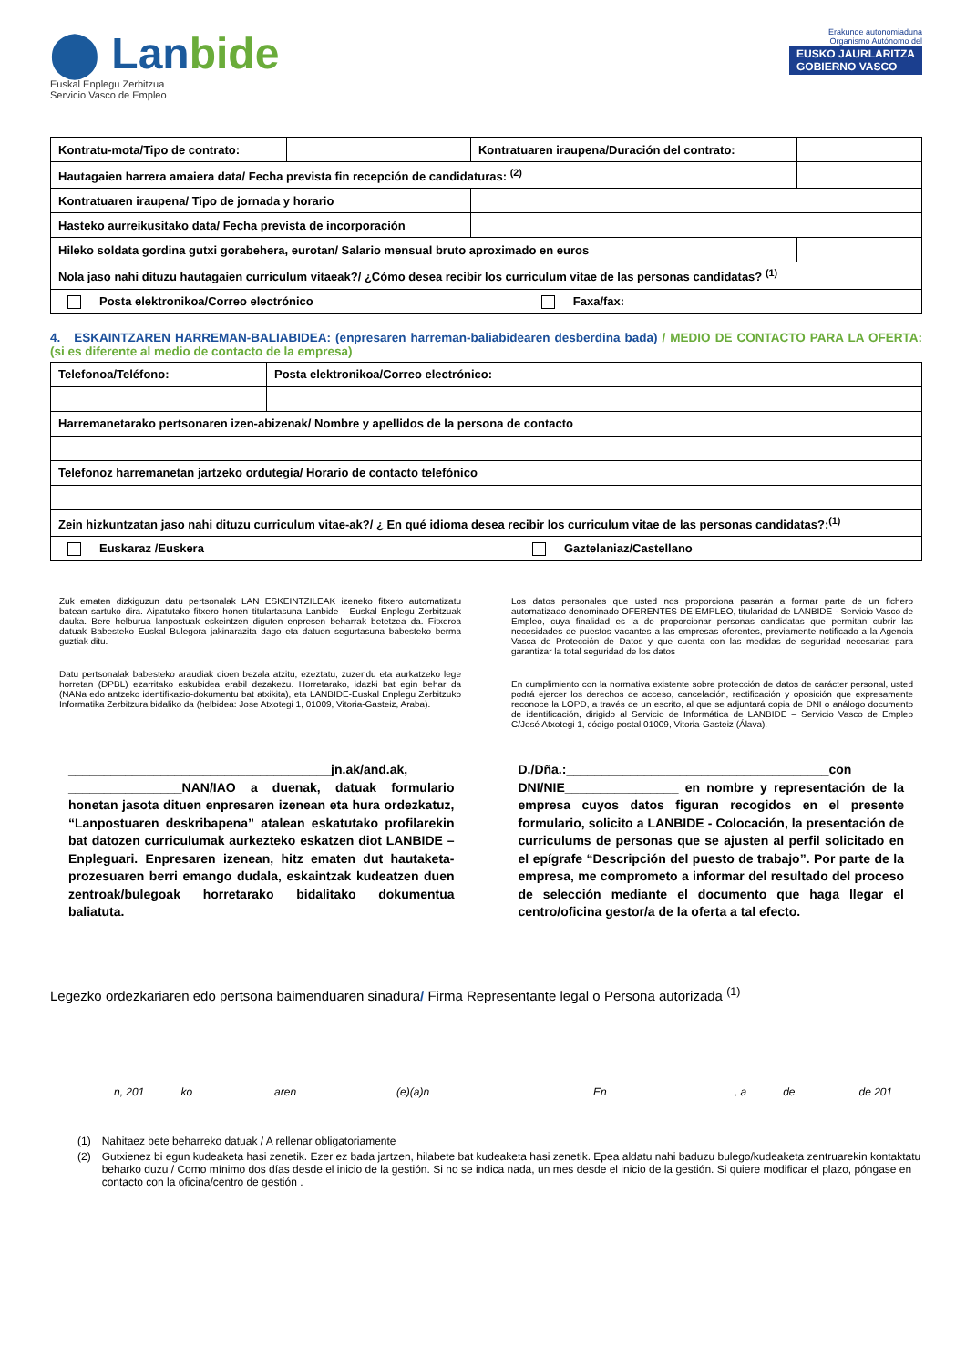⬤ Lanbide
Euskal Enplegu Zerbitzua
Servicio Vasco de Empleo
Erakunde autonomiaduna
Organismo Autónomo del
EUSKO JAURLARITZA
GOBIERNO VASCO
| Kontratu-mota/Tipo de contrato: | | Kontratuaren iraupena/Duración del contrato: | |
| Hautagaien harrera amaiera data/ Fecha prevista fin recepción de candidaturas: <sup>(2)</sup> | | | |
| Kontratuaren iraupena/ Tipo de jornada y horario | | | |
| Hasteko aurreikusitako data/ Fecha prevista de incorporación | | | |
| Hileko soldata gordina gutxi gorabehera, eurotan/ Salario mensual bruto aproximado en euros | | | |
| Nola jaso nahi dituzu hautagaien curriculum vitaeak?/ ¿Cómo desea recibir los curriculum vitae de las personas candidatas? <sup>(1)</sup> | | | |
| Posta elektronikoa/Correo electrónico Faxa/fax: | | | |
4. ESKAINTZAREN HARREMAN-BALIABIDEA: (enpresaren harreman-baliabidearen desberdina bada) / MEDIO DE CONTACTO PARA LA OFERTA: (si es diferente al medio de contacto de la empresa)
| Telefonoa/Teléfono: | Posta elektronikoa/Correo electrónico: |
| Harremanetarako pertsonaren izen-abizenak/ Nombre y apellidos de la persona de contacto | |
| Telefonoz harremanetan jartzeko ordutegia/ Horario de contacto telefónico | |
| Zein hizkuntzatan jaso nahi dituzu curriculum vitae-ak?/ ¿ En qué idioma desea recibir los curriculum vitae de las personas candidatas?:<sup>(1)</sup> | |
| Euskaraz /Euskera Gaztelaniaz/Castellano | |
Zuk ematen dizkiguzun datu pertsonalak LAN ESKEINTZILEAK izeneko fitxero automatizatu batean sartuko dira. Aipatutako fitxero honen titulartasuna Lanbide - Euskal Enplegu Zerbitzuak dauka. Bere helburua lanpostuak eskeintzen diguten enpresen beharrak betetzea da. Fitxeroa datuak Babesteko Euskal Bulegora jakinarazita dago eta datuen segurtasuna babesteko berma guztiak ditu.
Datu pertsonalak babesteko araudiak dioen bezala atzitu, ezeztatu, zuzendu eta aurkatzeko lege horretan (DPBL) ezarritako eskubidea erabil dezakezu. Horretarako, idazki bat egin behar da (NANa edo antzeko identifikazio-dokumentu bat atxikita), eta LANBIDE-Euskal Enplegu Zerbitzuko Informatika Zerbitzura bidaliko da (helbidea: Jose Atxotegi 1, 01009, Vitoria-Gasteiz, Araba).
Los datos personales que usted nos proporciona pasarán a formar parte de un fichero automatizado denominado OFERENTES DE EMPLEO, titularidad de LANBIDE - Servicio Vasco de Empleo, cuya finalidad es la de proporcionar personas candidatas que permitan cubrir las necesidades de puestos vacantes a las empresas oferentes, previamente notificado a la Agencia Vasca de Protección de Datos y que cuenta con las medidas de seguridad necesarias para garantizar la total seguridad de los datos
En cumplimiento con la normativa existente sobre protección de datos de carácter personal, usted podrá ejercer los derechos de acceso, cancelación, rectificación y oposición que expresamente reconoce la LOPD, a través de un escrito, al que se adjuntará copia de DNI o análogo documento de identificación, dirigido al Servicio de Informática de LANBIDE – Servicio Vasco de Empleo C/José Atxotegi 1, código postal 01009, Vitoria-Gasteiz (Álava).
_____________________________________jn.ak/and.ak, ________________NAN/IAO a duenak, datuak formulario honetan jasota dituen enpresaren izenean eta hura ordezkatuz, “Lanpostuaren deskribapena” atalean eskatutako profilarekin bat datozen curriculumak aurkezteko eskatzen diot LANBIDE – Enpleguari. Enpresaren izenean, hitz ematen dut hautaketa-prozesuaren berri emango dudala, eskaintzak kudeatzen duen zentroak/bulegoak horretarako bidalitako dokumentua baliatuta.
D./Dña.:_____________________________________con DNI/NIE________________ en nombre y representación de la empresa cuyos datos figuran recogidos en el presente formulario, solicito a LANBIDE - Colocación, la presentación de curriculums de personas que se ajusten al perfil solicitado en el epígrafe “Descripción del puesto de trabajo”. Por parte de la empresa, me comprometo a informar del resultado del proceso de selección mediante el documento que haga llegar el centro/oficina gestor/a de la oferta a tal efecto.
Legezko ordezkariaren edo pertsona baimenduaren sinadura/ Firma Representante legal o Persona autorizada <sup>(1)</sup>
n, 201 ko aren (e)(a)n En, a de de 201
(1) Nahitaez bete beharreko datuak / A rellenar obligatoriamente
(2) Gutxienez bi egun kudeaketa hasi zenetik. Ezer ez bada jartzen, hilabete bat kudeaketa hasi zenetik. Epea aldatu nahi baduzu bulego/kudeaketa zentruarekin kontaktatu beharko duzu / Como mínimo dos días desde el inicio de la gestión. Si no se indica nada, un mes desde el inicio de la gestión. Si quiere modificar el plazo, póngase en contacto con la oficina/centro de gestión .